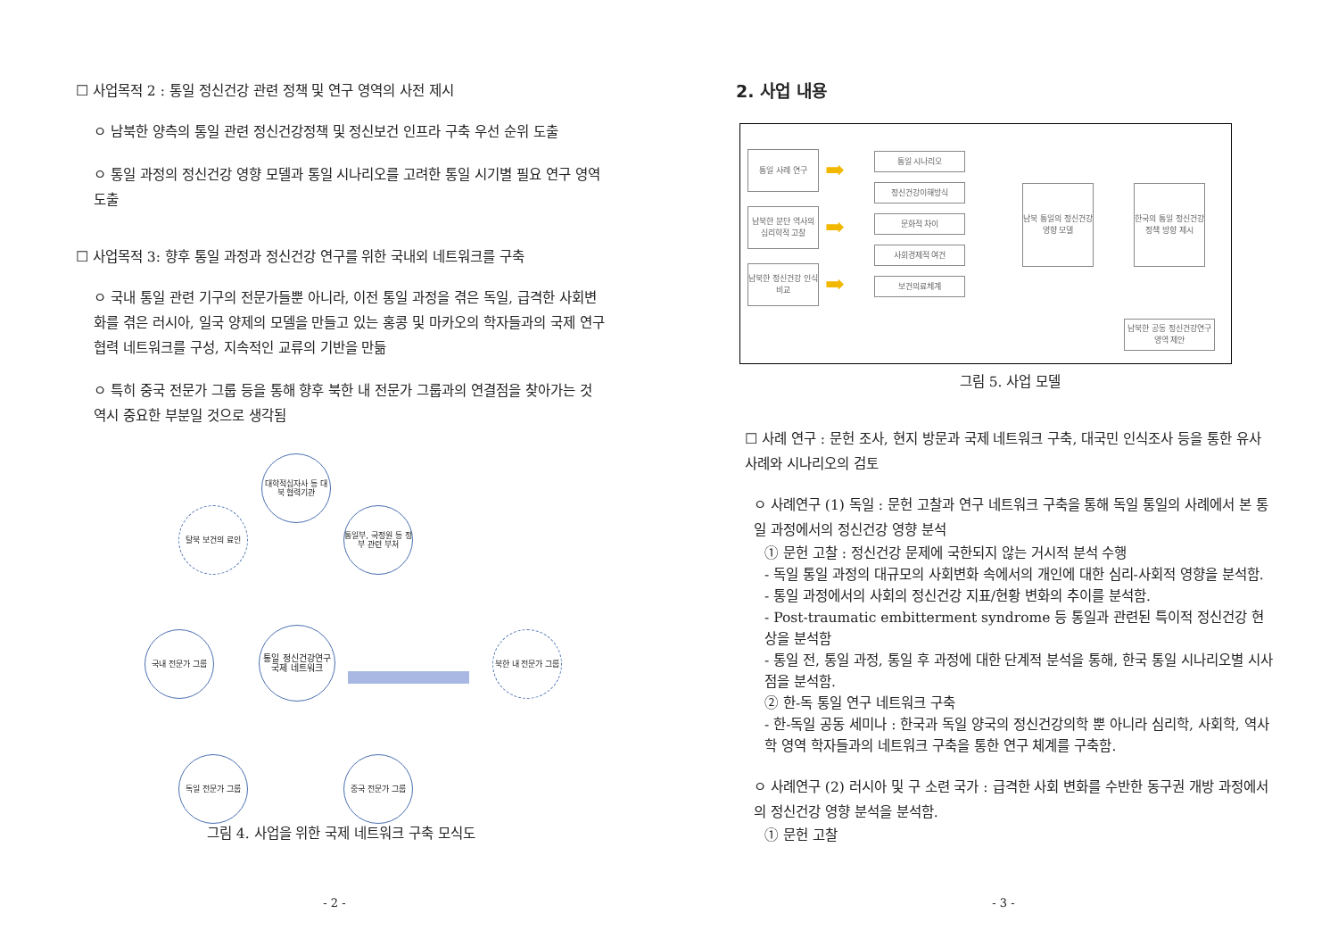☐ 사업목적 2 : 통일 정신건강 관련 정책 및 연구 영역의 사전 제시
ㅇ 남북한 양측의 통일 관련 정신건강정책 및 정신보건 인프라 구축 우선 순위 도출
ㅇ 통일 과정의 정신건강 영향 모델과 통일 시나리오를 고려한 통일 시기별 필요 연구 영역 도출
☐ 사업목적 3: 향후 통일 과정과 정신건강 연구를 위한 국내외 네트워크를 구축
ㅇ 국내 통일 관련 기구의 전문가들뿐 아니라, 이전 통일 과정을 겪은 독일, 급격한 사회변화를 겪은 러시아, 일국 양제의 모델을 만들고 있는 홍콩 및 마카오의 학자들과의 국제 연구 협력 네트워크를 구성, 지속적인 교류의 기반을 만듦
ㅇ 특히 중국 전문가 그룹 등을 통해 향후 북한 내 전문가 그룹과의 연결점을 찾아가는 것 역시 중요한 부분일 것으로 생각됨
대학적십자사 등 대북 협력기관
탈북 보건의 료인
통일부, 국정원 등 정부 관련 부처
국내 전문가 그룹
통일 정신건강연구 국제 네트워크
북한 내 전문가 그룹
독일 전문가 그룹 중국 전문가 그룹
그림 4. 사업을 위한 국제 네트워크 구축 모식도
- 2 -
2. 사업 내용
통일 사례 연구
남북한 분단 역사의 심리학적 고찰
남북한 정신건강 인식 비교
➡
➡
➡
통일 시나리오
정신건강이해방식
문화적 차이
사회경제적 여건
보건의료체계
남북 통일의 정신건강 영향 모델
한국의 통일 정신건강 정책 방향 제시
남북한 공동 정신건강연구영역 제안
그림 5. 사업 모델
☐ 사례 연구 : 문헌 조사, 현지 방문과 국제 네트워크 구축, 대국민 인식조사 등을 통한 유사 사례와 시나리오의 검토
ㅇ 사례연구 (1) 독일 : 문헌 고찰과 연구 네트워크 구축을 통해 독일 통일의 사례에서 본 통일 과정에서의 정신건강 영향 분석
① 문헌 고찰 : 정신건강 문제에 국한되지 않는 거시적 분석 수행
- 독일 통일 과정의 대규모의 사회변화 속에서의 개인에 대한 심리-사회적 영향을 분석함.
- 통일 과정에서의 사회의 정신건강 지표/현황 변화의 추이를 분석함.
- Post-traumatic embitterment syndrome 등 통일과 관련된 특이적 정신건강 현상을 분석함
- 통일 전, 통일 과정, 통일 후 과정에 대한 단계적 분석을 통해, 한국 통일 시나리오별 시사점을 분석함.
② 한-독 통일 연구 네트워크 구축
- 한-독일 공동 세미나 : 한국과 독일 양국의 정신건강의학 뿐 아니라 심리학, 사회학, 역사학 영역 학자들과의 네트워크 구축을 통한 연구 체계를 구축함.
ㅇ 사례연구 (2) 러시아 및 구 소련 국가 : 급격한 사회 변화를 수반한 동구권 개방 과정에서의 정신건강 영향 분석을 분석함.
① 문헌 고찰
- 3 -